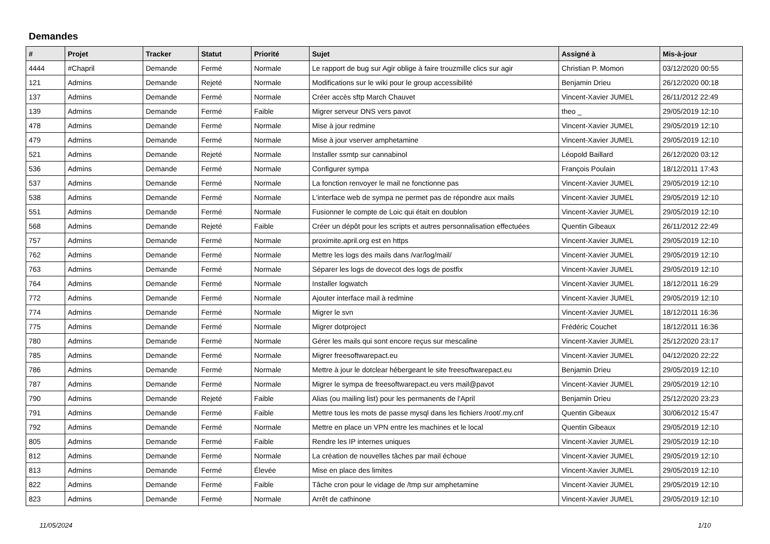Demandes
| # | Projet | Tracker | Statut | Priorité | Sujet | Assigné à | Mis-à-jour |
| --- | --- | --- | --- | --- | --- | --- | --- |
| 4444 | #Chapril | Demande | Fermé | Normale | Le rapport de bug sur Agir oblige à faire trouzmille clics sur agir | Christian P. Momon | 03/12/2020 00:55 |
| 121 | Admins | Demande | Rejeté | Normale | Modifications sur le wiki pour le group accessibilité | Benjamin Drieu | 26/12/2020 00:18 |
| 137 | Admins | Demande | Fermé | Normale | Créer accès sftp March Chauvet | Vincent-Xavier JUMEL | 26/11/2012 22:49 |
| 139 | Admins | Demande | Fermé | Faible | Migrer serveur DNS vers pavot | theo _ | 29/05/2019 12:10 |
| 478 | Admins | Demande | Fermé | Normale | Mise à jour redmine | Vincent-Xavier JUMEL | 29/05/2019 12:10 |
| 479 | Admins | Demande | Fermé | Normale | Mise à jour vserver amphetamine | Vincent-Xavier JUMEL | 29/05/2019 12:10 |
| 521 | Admins | Demande | Rejeté | Normale | Installer ssmtp sur cannabinol | Léopold Baillard | 26/12/2020 03:12 |
| 536 | Admins | Demande | Fermé | Normale | Configurer sympa | François Poulain | 18/12/2011 17:43 |
| 537 | Admins | Demande | Fermé | Normale | La fonction renvoyer le mail ne fonctionne pas | Vincent-Xavier JUMEL | 29/05/2019 12:10 |
| 538 | Admins | Demande | Fermé | Normale | L'interface web de sympa ne permet pas de répondre aux mails | Vincent-Xavier JUMEL | 29/05/2019 12:10 |
| 551 | Admins | Demande | Fermé | Normale | Fusionner le compte de Loic qui était en doublon | Vincent-Xavier JUMEL | 29/05/2019 12:10 |
| 568 | Admins | Demande | Rejeté | Faible | Créer un dépôt pour les scripts et autres personnalisation effectuées | Quentin Gibeaux | 26/11/2012 22:49 |
| 757 | Admins | Demande | Fermé | Normale | proximite.april.org est en https | Vincent-Xavier JUMEL | 29/05/2019 12:10 |
| 762 | Admins | Demande | Fermé | Normale | Mettre les logs des mails dans /var/log/mail/ | Vincent-Xavier JUMEL | 29/05/2019 12:10 |
| 763 | Admins | Demande | Fermé | Normale | Séparer les logs de dovecot des logs de postfix | Vincent-Xavier JUMEL | 29/05/2019 12:10 |
| 764 | Admins | Demande | Fermé | Normale | Installer logwatch | Vincent-Xavier JUMEL | 18/12/2011 16:29 |
| 772 | Admins | Demande | Fermé | Normale | Ajouter interface mail à redmine | Vincent-Xavier JUMEL | 29/05/2019 12:10 |
| 774 | Admins | Demande | Fermé | Normale | Migrer le svn | Vincent-Xavier JUMEL | 18/12/2011 16:36 |
| 775 | Admins | Demande | Fermé | Normale | Migrer dotproject | Frédéric Couchet | 18/12/2011 16:36 |
| 780 | Admins | Demande | Fermé | Normale | Gérer les mails qui sont encore reçus sur mescaline | Vincent-Xavier JUMEL | 25/12/2020 23:17 |
| 785 | Admins | Demande | Fermé | Normale | Migrer freesoftwarepact.eu | Vincent-Xavier JUMEL | 04/12/2020 22:22 |
| 786 | Admins | Demande | Fermé | Normale | Mettre à jour le dotclear hébergeant le site freesoftwarepact.eu | Benjamin Drieu | 29/05/2019 12:10 |
| 787 | Admins | Demande | Fermé | Normale | Migrer le sympa de freesoftwarepact.eu vers mail@pavot | Vincent-Xavier JUMEL | 29/05/2019 12:10 |
| 790 | Admins | Demande | Rejeté | Faible | Alias (ou mailing list) pour les permanents de l'April | Benjamin Drieu | 25/12/2020 23:23 |
| 791 | Admins | Demande | Fermé | Faible | Mettre tous les mots de passe mysql dans les fichiers /root/.my.cnf | Quentin Gibeaux | 30/06/2012 15:47 |
| 792 | Admins | Demande | Fermé | Normale | Mettre en place un VPN entre les machines et le local | Quentin Gibeaux | 29/05/2019 12:10 |
| 805 | Admins | Demande | Fermé | Faible | Rendre les IP internes uniques | Vincent-Xavier JUMEL | 29/05/2019 12:10 |
| 812 | Admins | Demande | Fermé | Normale | La création de nouvelles tâches par mail échoue | Vincent-Xavier JUMEL | 29/05/2019 12:10 |
| 813 | Admins | Demande | Fermé | Élevée | Mise en place des limites | Vincent-Xavier JUMEL | 29/05/2019 12:10 |
| 822 | Admins | Demande | Fermé | Faible | Tâche cron pour le vidage de /tmp sur amphetamine | Vincent-Xavier JUMEL | 29/05/2019 12:10 |
| 823 | Admins | Demande | Fermé | Normale | Arrêt de cathinone | Vincent-Xavier JUMEL | 29/05/2019 12:10 |
11/05/2024 1/10